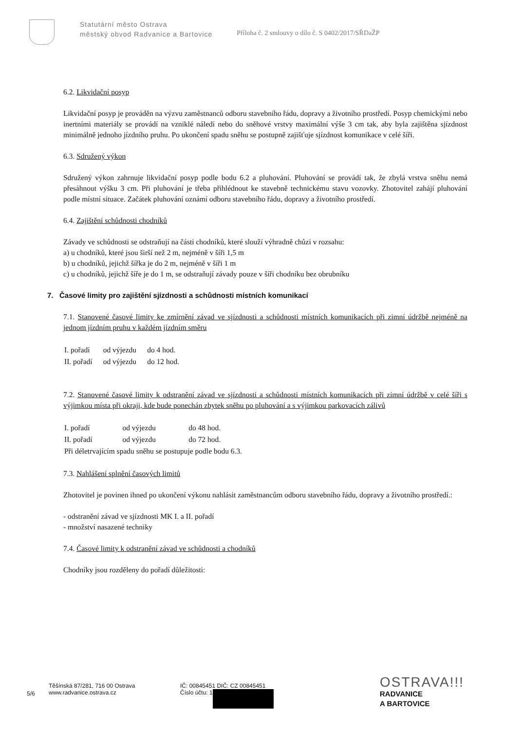Statutární město Ostrava
městský obvod Radvanice a Bartovice
Příloha č. 2 smlouvy o dílo č. S 0402/2017/SŘDaŽP
6.2. Likvidační posyp
Likvidační posyp je prováděn na výzvu zaměstnanců odboru stavebního řádu, dopravy a životního prostředí. Posyp chemickými nebo inertními materiály se provádí na vzniklé náledí nebo do sněhové vrstvy maximální výše 3 cm tak, aby byla zajištěna sjízdnost minimálně jednoho jízdního pruhu. Po ukončení spadu sněhu se postupně zajišťuje sjízdnost komunikace v celé šíři.
6.3. Sdružený výkon
Sdružený výkon zahrnuje likvidační posyp podle bodu 6.2 a pluhování. Pluhování se provádí tak, že zbylá vrstva sněhu nemá přesáhnout výšku 3 cm. Při pluhování je třeba přihlédnout ke stavebně technickému stavu vozovky. Zhotovitel zahájí pluhování podle místní situace. Začátek pluhování oznámí odboru stavebního řádu, dopravy a životního prostředí.
6.4. Zajištění schůdnosti chodníků
Závady ve schůdnosti se odstraňují na části chodníků, které slouží výhradně chůzi v rozsahu:
a) u chodníků, které jsou širší než 2 m, nejméně v šíři 1,5 m
b) u chodníků, jejichž šířka je do 2 m, nejméně v šíři 1 m
c) u chodníků, jejichž šíře je do 1 m, se odstraňují závady pouze v šíři chodníku bez obrubníku
7. Časové limity pro zajištění sjízdnosti a schůdnosti místních komunikací
7.1. Stanovené časové limity ke zmírnění závad ve sjízdnosti a schůdnosti místních komunikacích při zimní údržbě nejméně na jednom jízdním pruhu v každém jízdním směru
| I. pořadí | od výjezdu | do 4 hod. |
| II. pořadí | od výjezdu | do 12 hod. |
7.2. Stanovené časové limity k odstranění závad ve sjízdnosti a schůdnosti místních komunikacích při zimní údržbě v celé šíři s výjimkou místa při okraji, kde bude ponechán zbytek sněhu po pluhování a s výjimkou parkovacích zálivů
| I. pořadí | od výjezdu | do 48 hod. |
| II. pořadí | od výjezdu | do 72 hod. |
| Při déletrvajícím spadu sněhu se postupuje podle bodu 6.3. | | |
7.3. Nahlášení splnění časových limitů
Zhotovitel je povinen ihned po ukončení výkonu nahlásit zaměstnancům odboru stavebního řádu, dopravy a životního prostředí.:
- odstranění závad ve sjízdnosti MK I. a II. pořadí
- množství nasazené techniky
7.4. Časové limity k odstranění závad ve schůdnosti a chodníků
Chodníky jsou rozděleny do pořadí důležitosti:
5/6
Těšínská 87/281, 716 00 Ostrava
www.radvanice.ostrava.cz
IČ: 00845451 DIČ: CZ 00845451
Číslo účtu: 1
OSTRAVA!!!
RADVANICE
A BARTOVICE